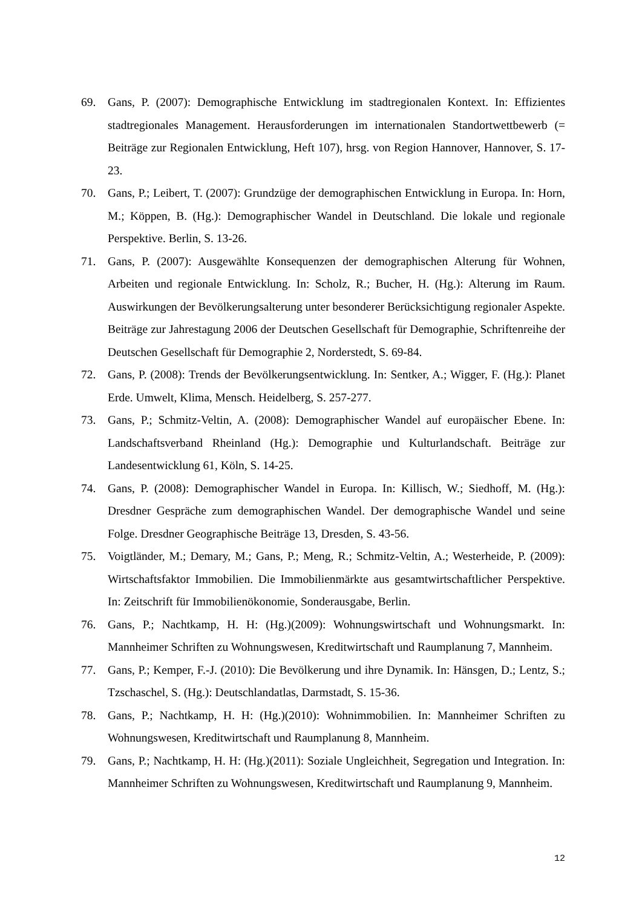69. Gans, P. (2007): Demographische Entwicklung im stadtregionalen Kontext. In: Effizientes stadtregionales Management. Herausforderungen im internationalen Standortwettbewerb (= Beiträge zur Regionalen Entwicklung, Heft 107), hrsg. von Region Hannover, Hannover, S. 17-23.
70. Gans, P.; Leibert, T. (2007): Grundzüge der demographischen Entwicklung in Europa. In: Horn, M.; Köppen, B. (Hg.): Demographischer Wandel in Deutschland. Die lokale und regionale Perspektive. Berlin, S. 13-26.
71. Gans, P. (2007): Ausgewählte Konsequenzen der demographischen Alterung für Wohnen, Arbeiten und regionale Entwicklung. In: Scholz, R.; Bucher, H. (Hg.): Alterung im Raum. Auswirkungen der Bevölkerungsalterung unter besonderer Berücksichtigung regionaler Aspekte. Beiträge zur Jahrestagung 2006 der Deutschen Gesellschaft für Demographie, Schriftenreihe der Deutschen Gesellschaft für Demographie 2, Norderstedt, S. 69-84.
72. Gans, P. (2008): Trends der Bevölkerungsentwicklung. In: Sentker, A.; Wigger, F. (Hg.): Planet Erde. Umwelt, Klima, Mensch. Heidelberg, S. 257-277.
73. Gans, P.; Schmitz-Veltin, A. (2008): Demographischer Wandel auf europäischer Ebene. In: Landschaftsverband Rheinland (Hg.): Demographie und Kulturlandschaft. Beiträge zur Landesentwicklung 61, Köln, S. 14-25.
74. Gans, P. (2008): Demographischer Wandel in Europa. In: Killisch, W.; Siedhoff, M. (Hg.): Dresdner Gespräche zum demographischen Wandel. Der demographische Wandel und seine Folge. Dresdner Geographische Beiträge 13, Dresden, S. 43-56.
75. Voigtländer, M.; Demary, M.; Gans, P.; Meng, R.; Schmitz-Veltin, A.; Westerheide, P. (2009): Wirtschaftsfaktor Immobilien. Die Immobilienmärkte aus gesamtwirtschaftlicher Perspektive. In: Zeitschrift für Immobilienökonomie, Sonderausgabe, Berlin.
76. Gans, P.; Nachtkamp, H. H: (Hg.)(2009): Wohnungswirtschaft und Wohnungsmarkt. In: Mannheimer Schriften zu Wohnungswesen, Kreditwirtschaft und Raumplanung 7, Mannheim.
77. Gans, P.; Kemper, F.-J. (2010): Die Bevölkerung und ihre Dynamik. In: Hänsgen, D.; Lentz, S.; Tzschaschel, S. (Hg.): Deutschlandatlas, Darmstadt, S. 15-36.
78. Gans, P.; Nachtkamp, H. H: (Hg.)(2010): Wohnimmobilien. In: Mannheimer Schriften zu Wohnungswesen, Kreditwirtschaft und Raumplanung 8, Mannheim.
79. Gans, P.; Nachtkamp, H. H: (Hg.)(2011): Soziale Ungleichheit, Segregation und Integration. In: Mannheimer Schriften zu Wohnungswesen, Kreditwirtschaft und Raumplanung 9, Mannheim.
12